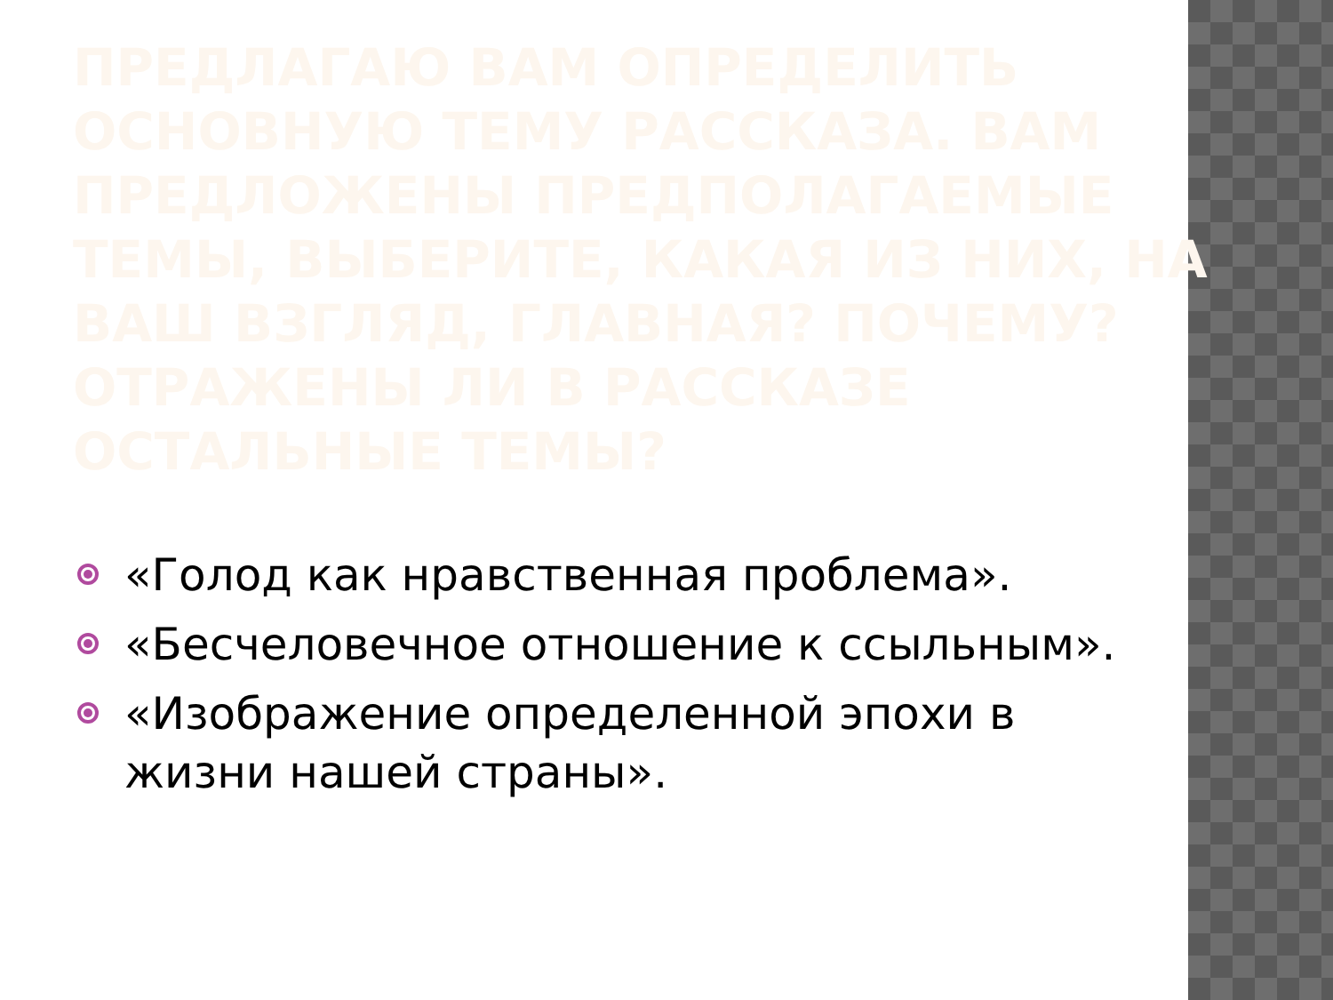ПРЕДЛАГАЮ ВАМ ОПРЕДЕЛИТЬ ОСНОВНУЮ ТЕМУ РАССКАЗА. ВАМ ПРЕДЛОЖЕНЫ ПРЕДПОЛАГАЕМЫЕ ТЕМЫ, ВЫБЕРИТЕ, КАКАЯ ИЗ НИХ, НА ВАШ ВЗГЛЯД, ГЛАВНАЯ? ПОЧЕМУ? ОТРАЖЕНЫ ЛИ В РАССКАЗЕ ОСТАЛЬНЫЕ ТЕМЫ?
«Голод как нравственная проблема».
«Бесчеловечное отношение к ссыльным».
«Изображение определенной эпохи в жизни нашей страны».